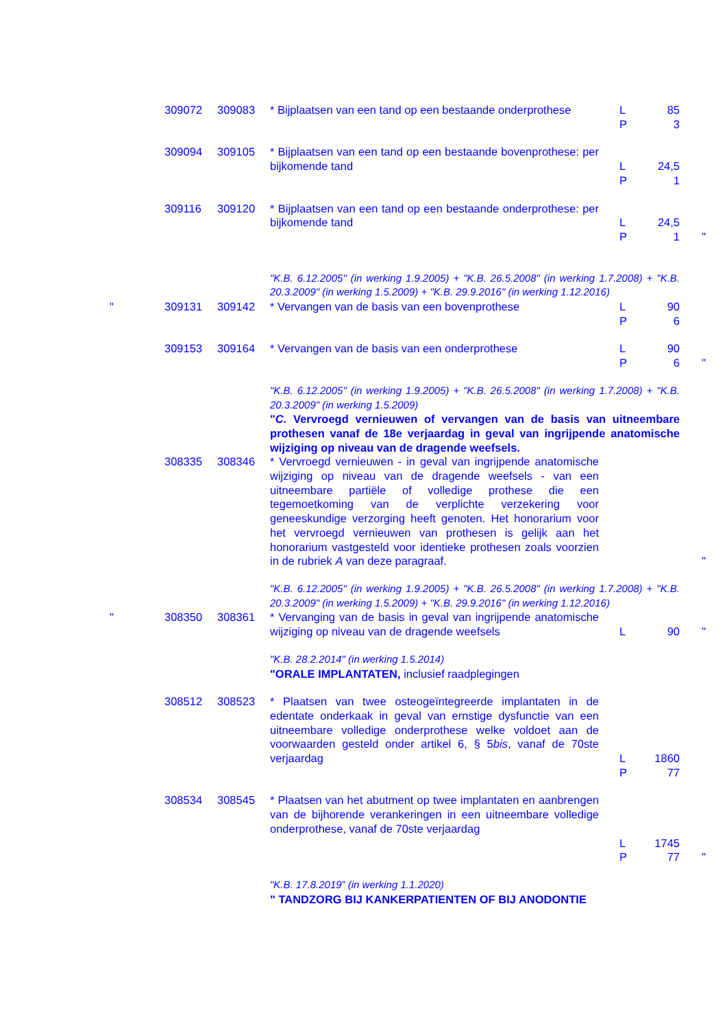| | 309072 | 309083 | * Bijplaatsen van een tand op een bestaande onderprothese | L P | 85 3 | |
| | 309094 | 309105 | * Bijplaatsen van een tand op een bestaande bovenprothese: per bijkomende tand | L P | 24,5 1 | |
| | 309116 | 309120 | * Bijplaatsen van een tand op een bestaande onderprothese: per bijkomende tand | L P | 24,5 1 | " |
| | | | "K.B. 6.12.2005" (in werking 1.9.2005) + "K.B. 26.5.2008" (in werking 1.7.2008) + "K.B. 20.3.2009" (in werking 1.5.2009) + "K.B. 29.9.2016" (in werking 1.12.2016) | | | |
| " | 309131 | 309142 | * Vervangen van de basis van een bovenprothese | L P | 90 6 | |
| | 309153 | 309164 | * Vervangen van de basis van een onderprothese | L P | 90 6 | " |
| | | | "K.B. 6.12.2005" (in werking 1.9.2005) + "K.B. 26.5.2008" (in werking 1.7.2008) + "K.B. 20.3.2009" (in werking 1.5.2009) " C. Vervroegd vernieuwen of vervangen van de basis van uitneembare prothesen vanaf de 18e verjaardag in geval van ingrijpende anatomische wijziging op niveau van de dragende weefsels. | | | |
| | 308335 | 308346 | * Vervroegd vernieuwen - in geval van ingrijpende anatomische wijziging op niveau van de dragende weefsels - van een uitneembare partiële of volledige prothese die een tegemoetkoming van de verplichte verzekering voor geneeskundige verzorging heeft genoten. Het honorarium voor het vervroegd vernieuwen van prothesen is gelijk aan het honorarium vastgesteld voor identieke prothesen zoals voorzien in de rubriek A van deze paragraaf. | | | " |
| | | | "K.B. 6.12.2005" (in werking 1.9.2005) + "K.B. 26.5.2008" (in werking 1.7.2008) + "K.B. 20.3.2009" (in werking 1.5.2009) + "K.B. 29.9.2016" (in werking 1.12.2016) | | | |
| " | 308350 | 308361 | * Vervanging van de basis in geval van ingrijpende anatomische wijziging op niveau van de dragende weefsels | L | 90 | " |
| | | | "K.B. 28.2.2014" (in werking 1.5.2014) "ORALE IMPLANTATEN, inclusief raadplegingen | | | |
| | 308512 | 308523 | * Plaatsen van twee osteogeïntegreerde implantaten in de edentate onderkaak in geval van ernstige dysfunctie van een uitneembare volledige onderprothese welke voldoet aan de voorwaarden gesteld onder artikel 6, § 5 bis , vanaf de 70ste verjaardag | L P | 1860 77 | |
| | 308534 | 308545 | * Plaatsen van het abutment op twee implantaten en aanbrengen van de bijhorende verankeringen in een uitneembare volledige onderprothese, vanaf de 70ste verjaardag | L P | 1745 77 | " |
| | | | "K.B. 17.8.2019” (in werking 1.1.2020) " TANDZORG BIJ KANKERPATIENTEN OF BIJ ANODONTIE | | | |